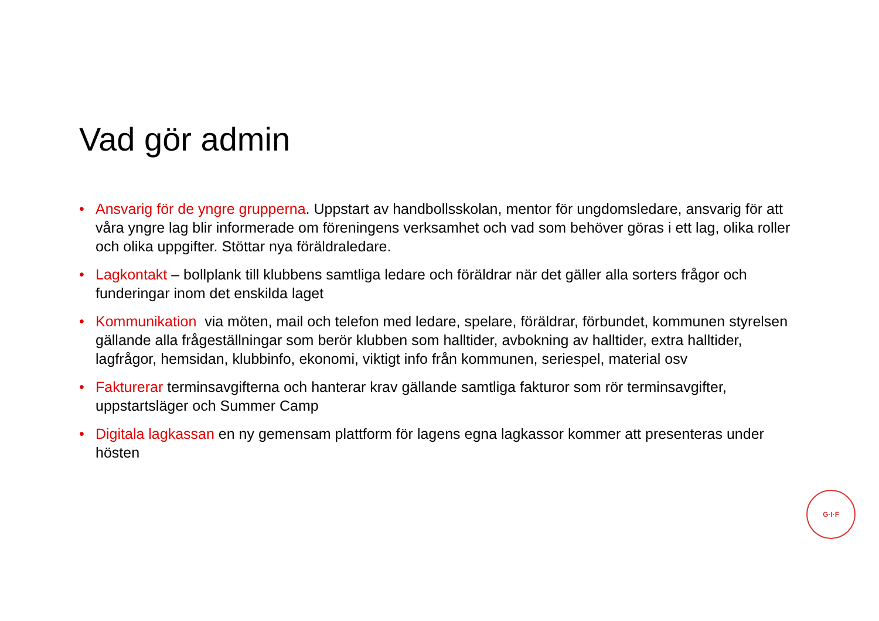Vad gör admin
• Ansvarig för de yngre grupperna. Uppstart av handbollsskolan, mentor för ungdomsledare, ansvarig för att våra yngre lag blir informerade om föreningens verksamhet och vad som behöver göras i ett lag, olika roller och olika uppgifter. Stöttar nya föräldraledare.
• Lagkontakt – bollplank till klubbens samtliga ledare och föräldrar när det gäller alla sorters frågor och funderingar inom det enskilda laget
• Kommunikation via möten, mail och telefon med ledare, spelare, föräldrar, förbundet, kommunen styrelsen gällande alla frågeställningar som berör klubben som halltider, avbokning av halltider, extra halltider, lagfrågor, hemsidan, klubbinfo, ekonomi, viktigt info från kommunen, seriespel, material osv
• Faktur­erar terminsavgifterna och hanterar krav gällande samtliga fakturor som rör terminsavgifter, uppstartsläger och Summer Camp
• Digitala lagkassan en ny gemensam plattform för lagens egna lagkassor kommer att presenteras under hösten
G·I·F